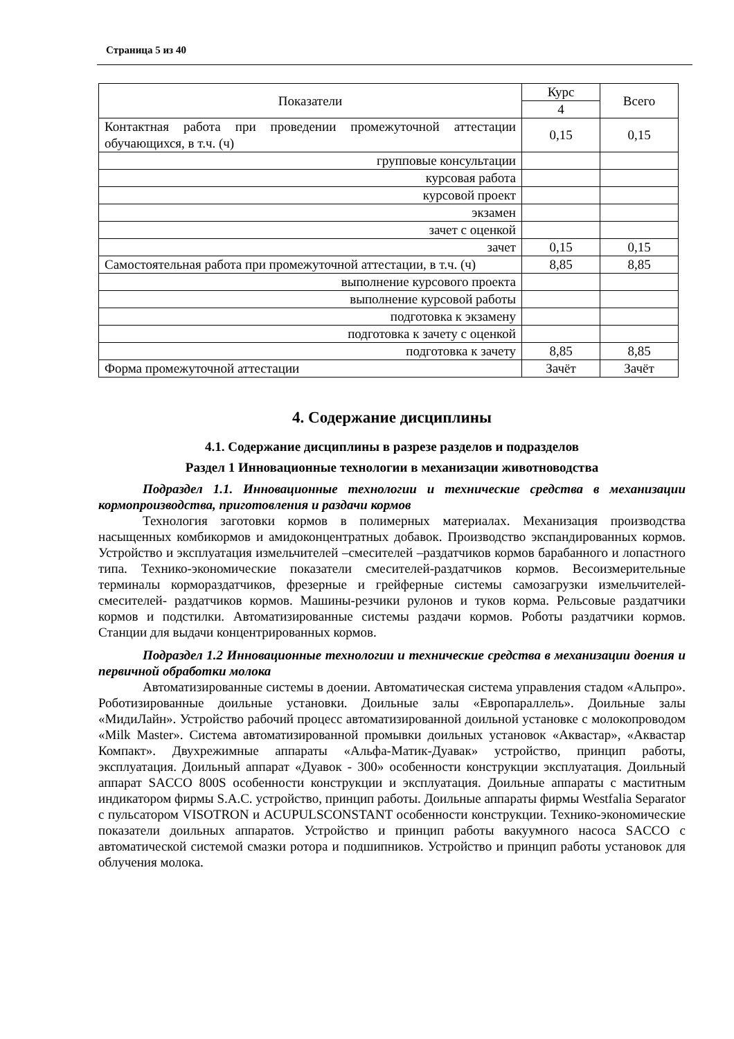Страница 5 из 40
| Показатели | Курс | Всего |
| --- | --- | --- |
| | 4 | |
| Контактная работа при проведении промежуточной аттестации обучающихся, в т.ч. (ч) | 0,15 | 0,15 |
| групповые консультации | | |
| курсовая работа | | |
| курсовой проект | | |
| экзамен | | |
| зачет с оценкой | | |
| зачет | 0,15 | 0,15 |
| Самостоятельная работа при промежуточной аттестации, в т.ч. (ч) | 8,85 | 8,85 |
| выполнение курсового проекта | | |
| выполнение курсовой работы | | |
| подготовка к экзамену | | |
| подготовка к зачету с оценкой | | |
| подготовка к зачету | 8,85 | 8,85 |
| Форма промежуточной аттестации | Зачёт | Зачёт |
4. Содержание дисциплины
4.1. Содержание дисциплины в разрезе разделов и подразделов
Раздел 1 Инновационные технологии в механизации животноводства
Подраздел 1.1. Инновационные технологии и технические средства в механизации кормопроизводства, приготовления и раздачи кормов
Технология заготовки кормов в полимерных материалах. Механизация производства насыщенных комбикормов и амидоконцентратных добавок. Производство экспандированных кормов. Устройство и эксплуатация измельчителей –смесителей –раздатчиков кормов барабанного и лопастного типа. Технико-экономические показатели смесителей-раздатчиков кормов. Весоизмерительные терминалы кормораздатчиков, фрезерные и грейферные системы самозагрузки измельчителей-смесителей- раздатчиков кормов. Машины-резчики рулонов и туков корма. Рельсовые раздатчики кормов и подстилки. Автоматизированные системы раздачи кормов. Роботы раздатчики кормов. Станции для выдачи концентрированных кормов.
Подраздел 1.2 Инновационные технологии и технические средства в механизации доения и первичной обработки молока
Автоматизированные системы в доении. Автоматическая система управления стадом «Альпро». Роботизированные доильные установки. Доильные залы «Европараллель». Доильные залы «МидиЛайн». Устройство рабочий процесс автоматизированной доильной установке с молокопроводом «Milk Master». Система автоматизированной промывки доильных установок «Аквастар», «Аквастар Компакт». Двухрежимные аппараты «Альфа-Матик-Дуавак» устройство, принцип работы, эксплуатация. Доильный аппарат «Дуавок - 300» особенности конструкции эксплуатация. Доильный аппарат SACCO 800S особенности конструкции и эксплуатация. Доильные аппараты с маститным индикатором фирмы S.A.C. устройство, принцип работы. Доильные аппараты фирмы Westfalia Separator с пульсатором VISOTRON и ACUPULSCONSTANT особенности конструкции. Технико-экономические показатели доильных аппаратов. Устройство и принцип работы вакуумного насоса SACCO с автоматической системой смазки ротора и подшипников. Устройство и принцип работы установок для облучения молока.